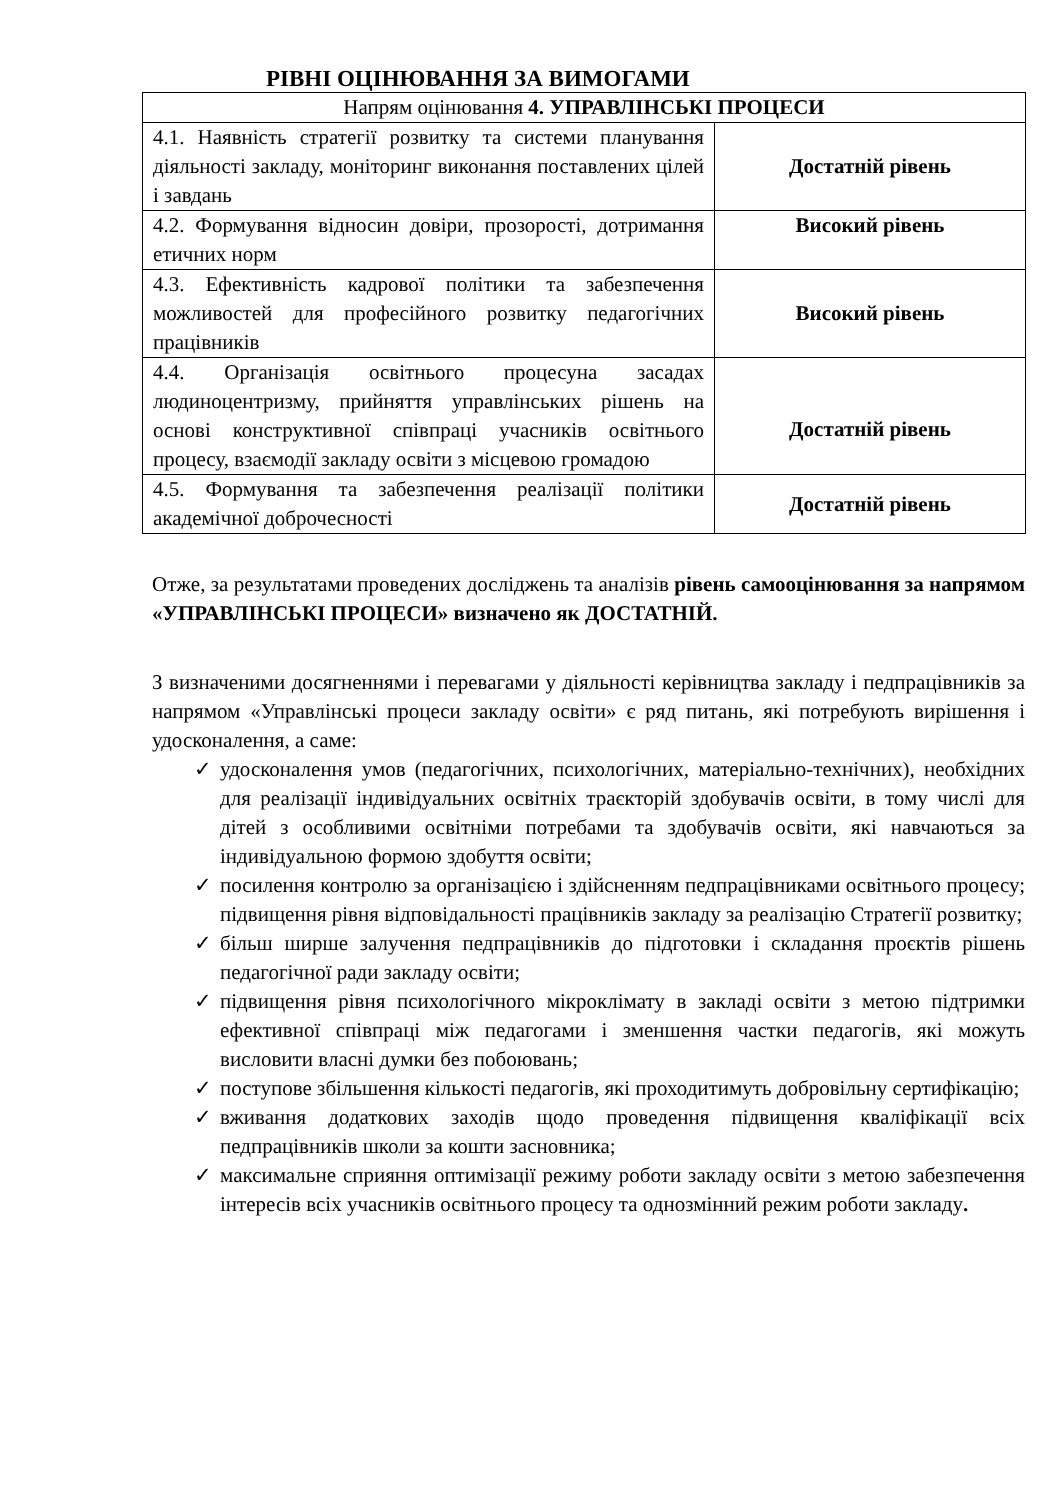РІВНІ ОЦІНЮВАННЯ ЗА ВИМОГАМИ
| Напрям оцінювання 4. УПРАВЛІНСЬКІ ПРОЦЕСИ | |
| 4.1. Наявність стратегії розвитку та системи планування діяльності закладу, моніторинг виконання поставлених цілей і завдань | Достатній рівень |
| 4.2. Формування відносин довіри, прозорості, дотримання етичних норм | Високий рівень |
| 4.3. Ефективність кадрової політики та забезпечення можливостей для професійного розвитку педагогічних працівників | Високий рівень |
| 4.4. Організація освітнього процесуна засадах людиноцентризму, прийняття управлінських рішень на основі конструктивної співпраці учасників освітнього процесу, взаємодії закладу освіти з місцевою громадою | Достатній рівень |
| 4.5. Формування та забезпечення реалізації політики академічної доброчесності | Достатній рівень |
Отже, за результатами проведених досліджень та аналізів рівень самооцінювання за напрямом «УПРАВЛІНСЬКІ ПРОЦЕСИ» визначено як ДОСТАТНІЙ.
З визначеними досягненнями і перевагами у діяльності керівництва закладу і педпрацівників за напрямом «Управлінські процеси закладу освіти» є ряд питань, які потребують вирішення і удосконалення, а саме:
✓ удосконалення умов (педагогічних, психологічних, матеріально-технічних), необхідних для реалізації індивідуальних освітніх траєкторій здобувачів освіти, в тому числі для дітей з особливими освітніми потребами та здобувачів освіти, які навчаються за індивідуальною формою здобуття освіти;
✓ посилення контролю за організацією і здійсненням педпрацівниками освітнього процесу; підвищення рівня відповідальності працівників закладу за реалізацію Стратегії розвитку;
✓ більш ширше залучення педпрацівників до підготовки і складання проєктів рішень педагогічної ради закладу освіти;
✓ підвищення рівня психологічного мікроклімату в закладі освіти з метою підтримки ефективної співпраці між педагогами і зменшення частки педагогів, які можуть висловити власні думки без побоювань;
✓ поступове збільшення кількості педагогів, які проходитимуть добровільну сертифікацію;
✓ вживання додаткових заходів щодо проведення підвищення кваліфікації всіх педпрацівників школи за кошти засновника;
✓ максимальне сприяння оптимізації режиму роботи закладу освіти з метою забезпечення інтересів всіх учасників освітнього процесу та однозмінний режим роботи закладу.